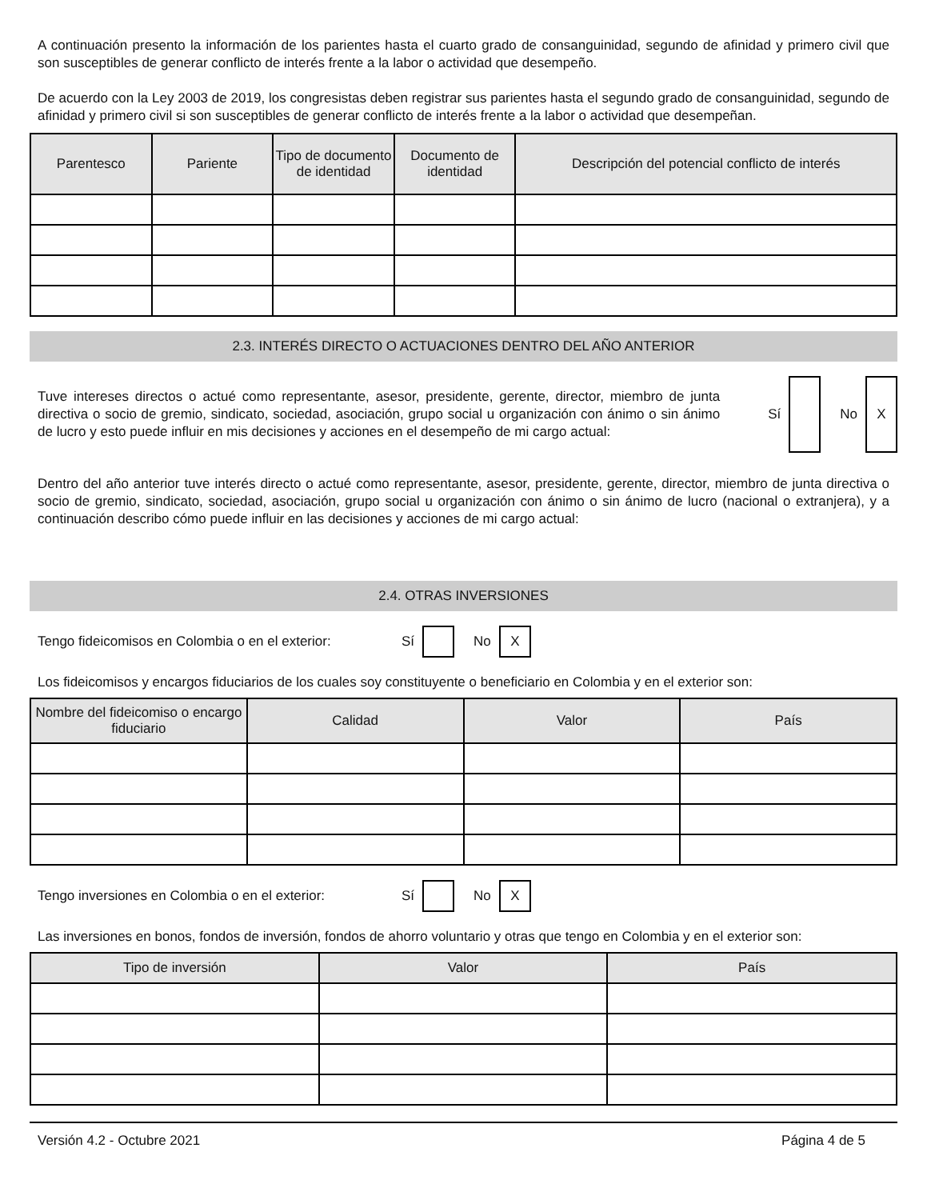A continuación presento la información de los parientes hasta el cuarto grado de consanguinidad, segundo de afinidad y primero civil que son susceptibles de generar conflicto de interés frente a la labor o actividad que desempeño.
De acuerdo con la Ley 2003 de 2019, los congresistas deben registrar sus parientes hasta el segundo grado de consanguinidad, segundo de afinidad y primero civil si son susceptibles de generar conflicto de interés frente a la labor o actividad que desempeñan.
| Parentesco | Pariente | Tipo de documento de identidad | Documento de identidad | Descripción del potencial conflicto de interés |
| --- | --- | --- | --- | --- |
2.3. INTERÉS DIRECTO O ACTUACIONES DENTRO DEL AÑO ANTERIOR
Tuve intereses directos o actué como representante, asesor, presidente, gerente, director, miembro de junta directiva o socio de gremio, sindicato, sociedad, asociación, grupo social u organización con ánimo o sin ánimo de lucro y esto puede influir en mis decisiones y acciones en el desempeño de mi cargo actual:
Sí No X
Dentro del año anterior tuve interés directo o actué como representante, asesor, presidente, gerente, director, miembro de junta directiva o socio de gremio, sindicato, sociedad, asociación, grupo social u organización con ánimo o sin ánimo de lucro (nacional o extranjera), y a continuación describo cómo puede influir en las decisiones y acciones de mi cargo actual:
2.4. OTRAS INVERSIONES
Tengo fideicomisos en Colombia o en el exterior: Sí No X
Los fideicomisos y encargos fiduciarios de los cuales soy constituyente o beneficiario en Colombia y en el exterior son:
| Nombre del fideicomiso o encargo fiduciario | Calidad | Valor | País |
| --- | --- | --- | --- |
Tengo inversiones en Colombia o en el exterior: Sí No X
Las inversiones en bonos, fondos de inversión, fondos de ahorro voluntario y otras que tengo en Colombia y en el exterior son:
| Tipo de inversión | Valor | País |
| --- | --- | --- |
Versión 4.2 - Octubre 2021 Página 4 de 5